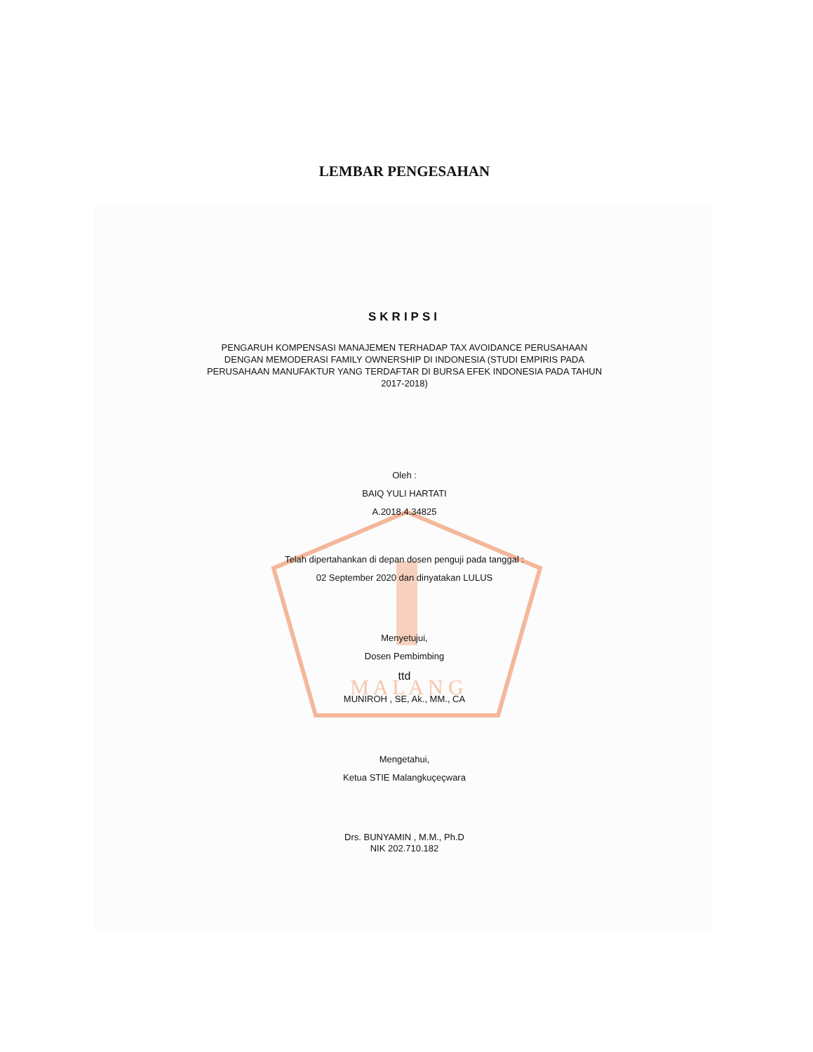M A L A N G
LEMBAR PENGESAHAN
SKRIPSI
PENGARUH KOMPENSASI MANAJEMEN TERHADAP TAX AVOIDANCE PERUSAHAAN
DENGAN MEMODERASI FAMILY OWNERSHIP DI INDONESIA (STUDI EMPIRIS PADA
PERUSAHAAN MANUFAKTUR YANG TERDAFTAR DI BURSA EFEK INDONESIA PADA TAHUN
2017-2018)
Oleh :
BAIQ YULI HARTATI
A.2018.4.34825
Telah dipertahankan di depan dosen penguji pada tanggal :
02 September 2020 dan dinyatakan LULUS
Menyetujui,
Dosen Pembimbing
ttd
MUNIROH , SE, Ak., MM., CA
Mengetahui,
Ketua STIE Malangkuçeçwara
Drs. BUNYAMIN , M.M., Ph.D
NIK 202.710.182